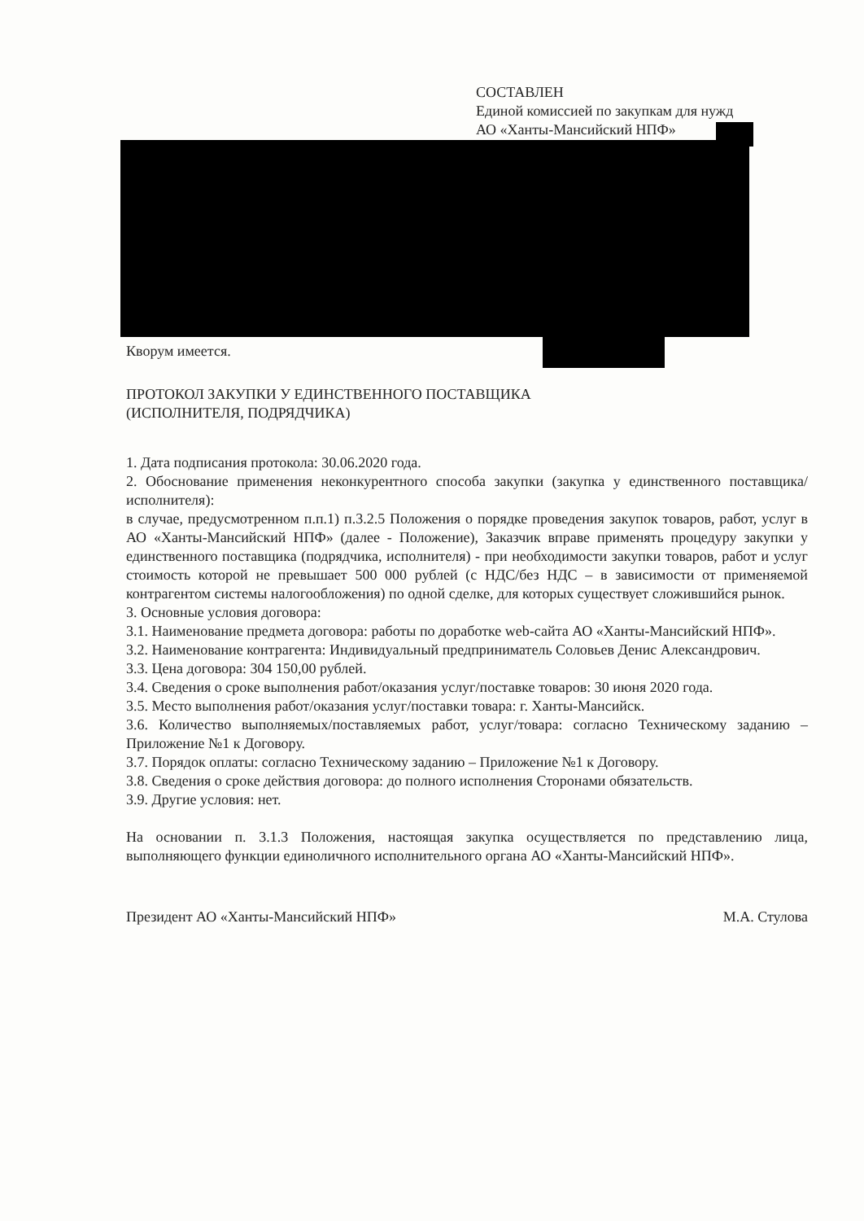СОСТАВЛЕН
Единой комиссией по закупкам для нужд
АО «Ханты-Мансийский НПФ»
Кворум имеется.
ПРОТОКОЛ ЗАКУПКИ У ЕДИНСТВЕННОГО ПОСТАВЩИКА
(ИСПОЛНИТЕЛЯ, ПОДРЯДЧИКА)
1. Дата подписания протокола: 30.06.2020 года.
2. Обоснование применения неконкурентного способа закупки (закупка у единственного поставщика/исполнителя):
в случае, предусмотренном п.п.1) п.3.2.5 Положения о порядке проведения закупок товаров, работ, услуг в АО «Ханты-Мансийский НПФ» (далее - Положение), Заказчик вправе применять процедуру закупки у единственного поставщика (подрядчика, исполнителя) - при необходимости закупки товаров, работ и услуг стоимость которой не превышает 500 000 рублей (с НДС/без НДС – в зависимости от применяемой контрагентом системы налогообложения) по одной сделке, для которых существует сложившийся рынок.
3. Основные условия договора:
3.1. Наименование предмета договора: работы по доработке web-сайта АО «Ханты-Мансийский НПФ».
3.2. Наименование контрагента: Индивидуальный предприниматель Соловьев Денис Александрович.
3.3. Цена договора: 304 150,00 рублей.
3.4. Сведения о сроке выполнения работ/оказания услуг/поставке товаров: 30 июня 2020 года.
3.5. Место выполнения работ/оказания услуг/поставки товара: г. Ханты-Мансийск.
3.6. Количество выполняемых/поставляемых работ, услуг/товара: согласно Техническому заданию – Приложение №1 к Договору.
3.7. Порядок оплаты: согласно Техническому заданию – Приложение №1 к Договору.
3.8. Сведения о сроке действия договора: до полного исполнения Сторонами обязательств.
3.9. Другие условия: нет.
На основании п. 3.1.3 Положения, настоящая закупка осуществляется по представлению лица, выполняющего функции единоличного исполнительного органа АО «Ханты-Мансийский НПФ».
Президент АО «Ханты-Мансийский НПФ» М.А. Стулова